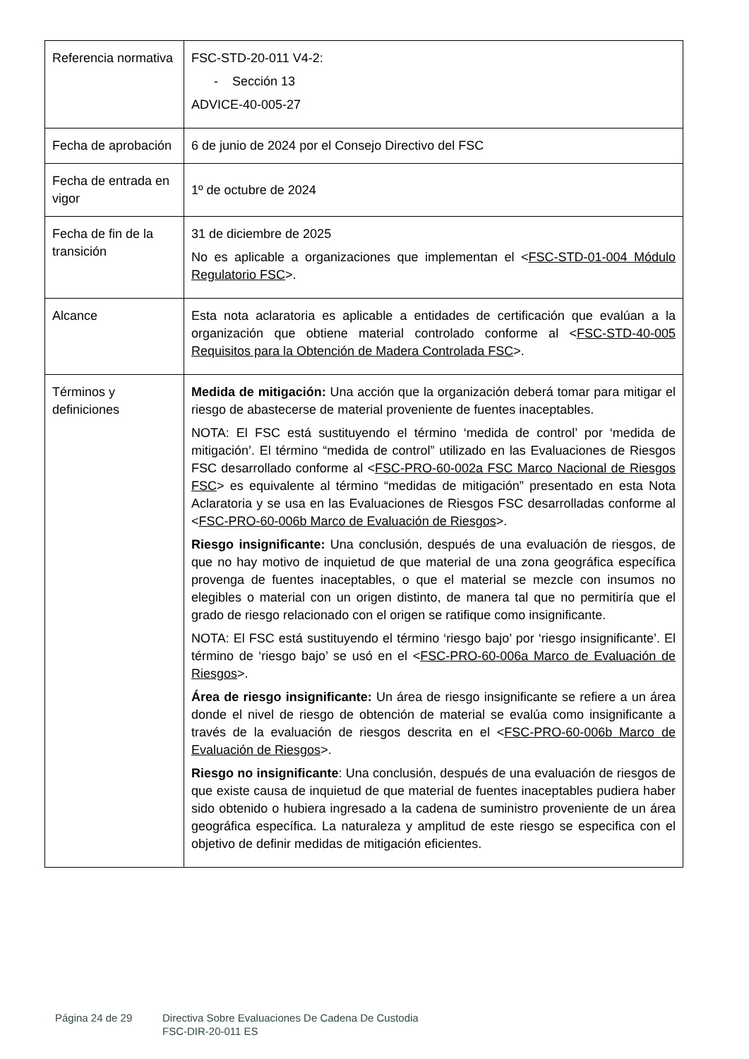| Referencia normativa | FSC-STD-20-011 V4-2: - Sección 13 ADVICE-40-005-27 |
| Fecha de aprobación | 6 de junio de 2024 por el Consejo Directivo del FSC |
| Fecha de entrada en vigor | 1º de octubre de 2024 |
| Fecha de fin de la transición | 31 de diciembre de 2025 No es aplicable a organizaciones que implementan el < FSC-STD-01-004 Módulo Regulatorio FSC >. |
| Alcance | Esta nota aclaratoria es aplicable a entidades de certificación que evalúan a la organización que obtiene material controlado conforme al < FSC-STD-40-005 Requisitos para la Obtención de Madera Controlada FSC >. |
| Términos y definiciones | Medida de mitigación: Una acción que la organización deberá tomar para mitigar el riesgo de abastecerse de material proveniente de fuentes inaceptables. NOTA: El FSC está sustituyendo el término ‘medida de control’ por ‘medida de mitigación’. El término “medida de control” utilizado en las Evaluaciones de Riesgos FSC desarrollado conforme al < FSC-PRO-60-002a FSC Marco Nacional de Riesgos FSC > es equivalente al término “medidas de mitigación” presentado en esta Nota Aclaratoria y se usa en las Evaluaciones de Riesgos FSC desarrolladas conforme al < FSC-PRO-60-006b Marco de Evaluación de Riesgos >. Riesgo insignificante: Una conclusión, después de una evaluación de riesgos, de que no hay motivo de inquietud de que material de una zona geográfica específica provenga de fuentes inaceptables, o que el material se mezcle con insumos no elegibles o material con un origen distinto, de manera tal que no permitiría que el grado de riesgo relacionado con el origen se ratifique como insignificante. NOTA: El FSC está sustituyendo el término ‘riesgo bajo’ por ‘riesgo insignificante’. El término de ‘riesgo bajo’ se usó en el < FSC-PRO-60-006a Marco de Evaluación de Riesgos >. Área de riesgo insignificante: Un área de riesgo insignificante se refiere a un área donde el nivel de riesgo de obtención de material se evalúa como insignificante a través de la evaluación de riesgos descrita en el < FSC-PRO-60-006b Marco de Evaluación de Riesgos >. Riesgo no insignificante : Una conclusión, después de una evaluación de riesgos de que existe causa de inquietud de que material de fuentes inaceptables pudiera haber sido obtenido o hubiera ingresado a la cadena de suministro proveniente de un área geográfica específica. La naturaleza y amplitud de este riesgo se especifica con el objetivo de definir medidas de mitigación eficientes. |
Página 24 de 29 Directiva Sobre Evaluaciones De Cadena De Custodia
FSC-DIR-20-011 ES